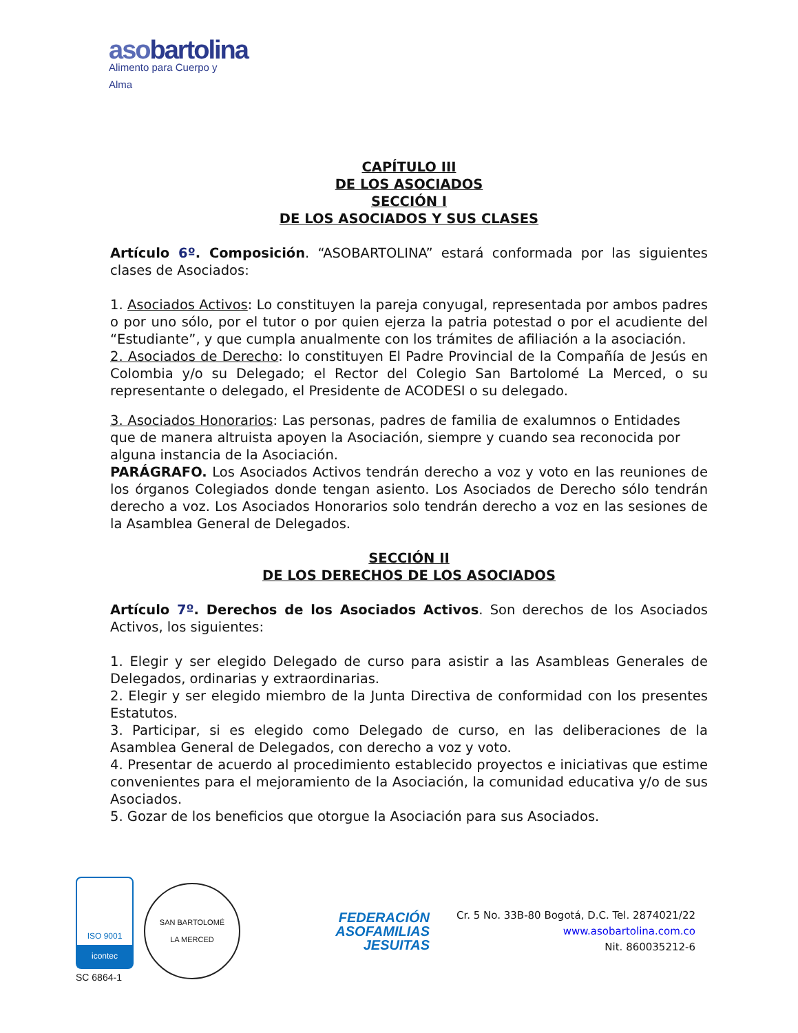asobartolina
Alimento para Cuerpo y Alma
CAPÍTULO III
DE LOS ASOCIADOS
SECCIÓN I
DE LOS ASOCIADOS Y SUS CLASES
Artículo 6º. Composición. “ASOBARTOLINA” estará conformada por las siguientes clases de Asociados:
1. Asociados Activos: Lo constituyen la pareja conyugal, representada por ambos padres o por uno sólo, por el tutor o por quien ejerza la patria potestad o por el acudiente del “Estudiante”, y que cumpla anualmente con los trámites de afiliación a la asociación.
2. Asociados de Derecho: lo constituyen El Padre Provincial de la Compañía de Jesús en Colombia y/o su Delegado; el Rector del Colegio San Bartolomé La Merced, o su representante o delegado, el Presidente de ACODESI o su delegado.
3. Asociados Honorarios: Las personas, padres de familia de exalumnos o Entidades que de manera altruista apoyen la Asociación, siempre y cuando sea reconocida por alguna instancia de la Asociación.
PARÁGRAFO. Los Asociados Activos tendrán derecho a voz y voto en las reuniones de los órganos Colegiados donde tengan asiento. Los Asociados de Derecho sólo tendrán derecho a voz. Los Asociados Honorarios solo tendrán derecho a voz en las sesiones de la Asamblea General de Delegados.
SECCIÓN II
DE LOS DERECHOS DE LOS ASOCIADOS
Artículo 7º. Derechos de los Asociados Activos. Son derechos de los Asociados Activos, los siguientes:
1. Elegir y ser elegido Delegado de curso para asistir a las Asambleas Generales de Delegados, ordinarias y extraordinarias.
2. Elegir y ser elegido miembro de la Junta Directiva de conformidad con los presentes Estatutos.
3. Participar, si es elegido como Delegado de curso, en las deliberaciones de la Asamblea General de Delegados, con derecho a voz y voto.
4. Presentar de acuerdo al procedimiento establecido proyectos e iniciativas que estime convenientes para el mejoramiento de la Asociación, la comunidad educativa y/o de sus Asociados.
5. Gozar de los beneficios que otorgue la Asociación para sus Asociados.
ISO 9001
icontec
SC 6864-1
SAN BARTOLOMÉ
LA MERCED
FEDERACIÓN
ASOFAMILIAS
JESUITAS
Cr. 5 No. 33B-80 Bogotá, D.C. Tel. 2874021/22
www.asobartolina.com.co
Nit. 860035212-6